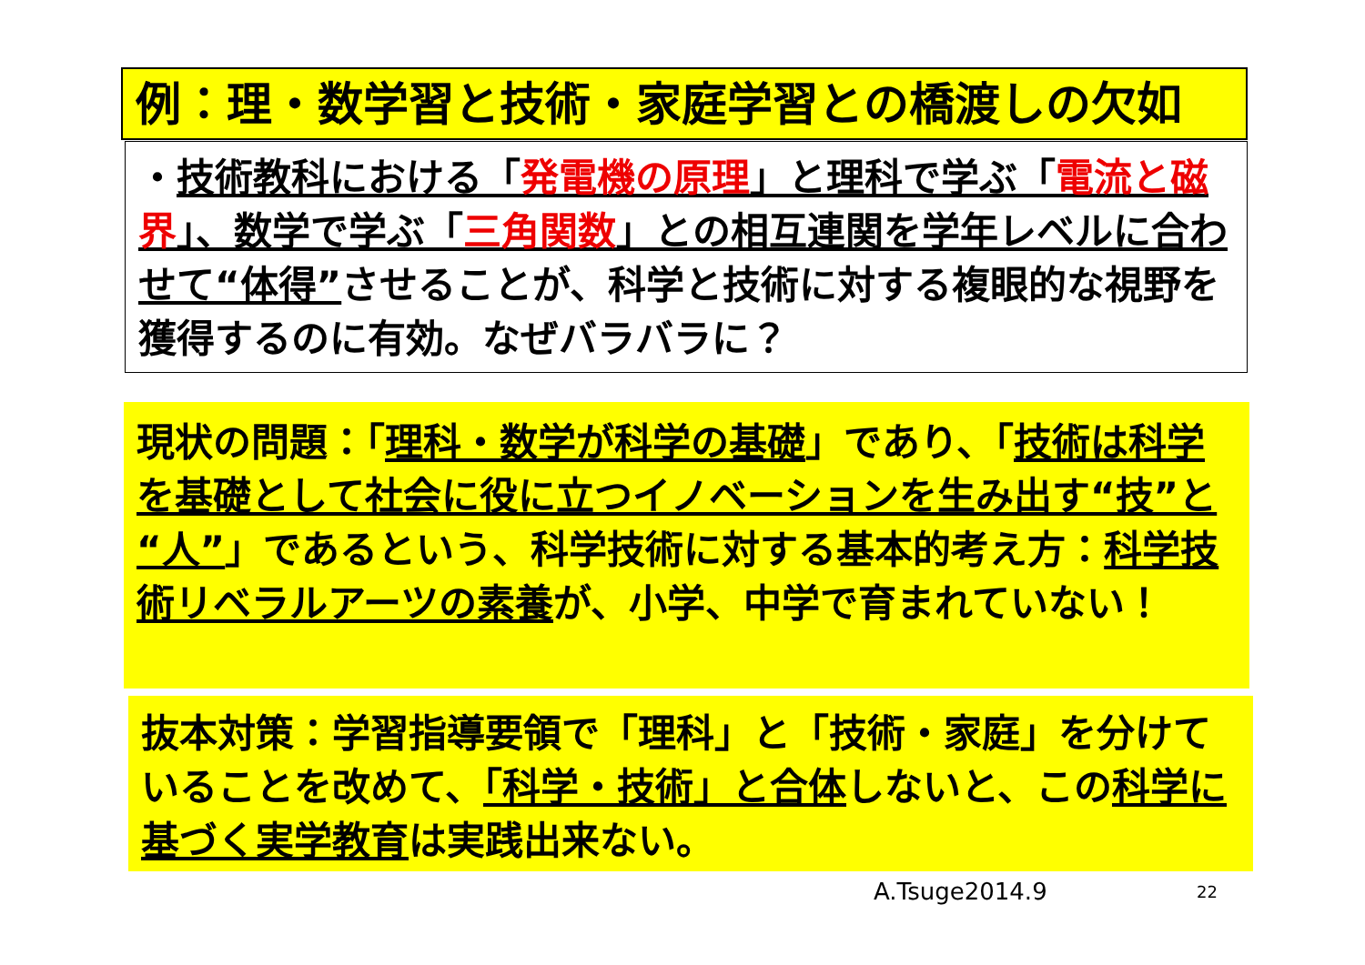例：理・数学習と技術・家庭学習との橋渡しの欠如
・技術教科における「発電機の原理」と理科で学ぶ「電流と磁界」、数学で学ぶ「三角関数」との相互連関を学年レベルに合わせて“体得”させることが、科学と技術に対する複眼的な視野を獲得するのに有効。なぜバラバラに？
現状の問題：「理科・数学が科学の基礎」であり、「技術は科学を基礎として社会に役に立つイノベーションを生み出す“技”と“人”」であるという、科学技術に対する基本的考え方：科学技術リベラルアーツの素養が、小学、中学で育まれていない！
抜本対策：学習指導要領で「理科」と「技術・家庭」を分けていることを改めて、「科学・技術」と合体しないと、この科学に基づく実学教育は実践出来ない。
A.Tsuge2014.9 22